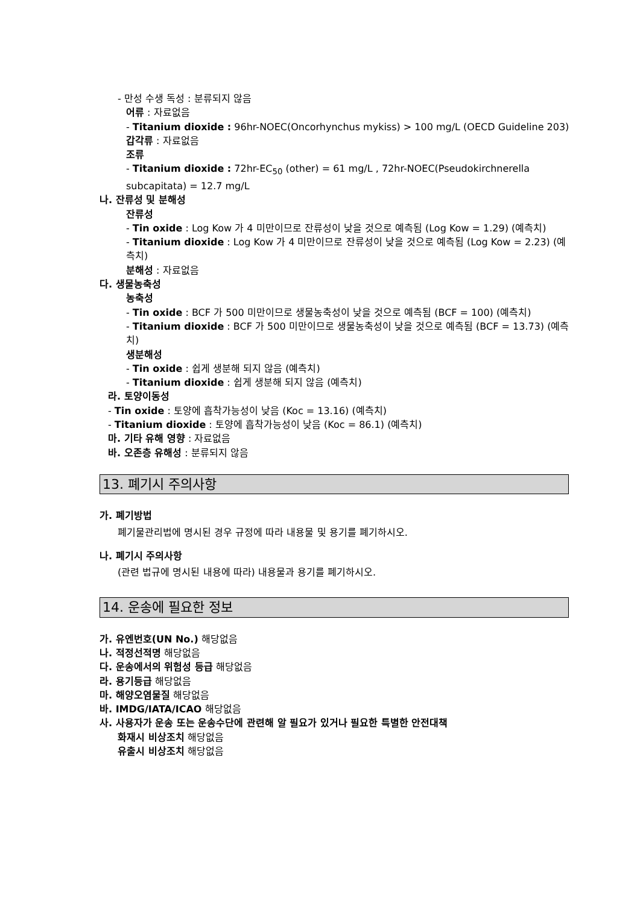- 만성 수생 독성 : 분류되지 않음
어류 : 자료없음
- Titanium dioxide : 96hr-NOEC(Oncorhynchus mykiss) > 100 mg/L (OECD Guideline 203)
갑각류 : 자료없음
조류
- Titanium dioxide : 72hr-EC<sub>50</sub> (other) = 61 mg/L , 72hr-NOEC(Pseudokirchnerella subcapitata) = 12.7 mg/L
나. 잔류성 및 분해성
잔류성
- Tin oxide : Log Kow 가 4 미만이므로 잔류성이 낮을 것으로 예측됨 (Log Kow = 1.29) (예측치)
- Titanium dioxide : Log Kow 가 4 미만이므로 잔류성이 낮을 것으로 예측됨 (Log Kow = 2.23) (예측치)
분해성 : 자료없음
다. 생물농축성
농축성
- Tin oxide : BCF 가 500 미만이므로 생물농축성이 낮을 것으로 예측됨 (BCF = 100) (예측치)
- Titanium dioxide : BCF 가 500 미만이므로 생물농축성이 낮을 것으로 예측됨 (BCF = 13.73) (예측치)
생분해성
- Tin oxide : 쉽게 생분해 되지 않음 (예측치)
- Titanium dioxide : 쉽게 생분해 되지 않음 (예측치)
라. 토양이동성
- Tin oxide : 토양에 흡착가능성이 낮음 (Koc = 13.16) (예측치)
- Titanium dioxide : 토양에 흡착가능성이 낮음 (Koc = 86.1) (예측치)
마. 기타 유해 영향 : 자료없음
바. 오존층 유해성 : 분류되지 않음
13. 폐기시 주의사항
가. 폐기방법
폐기물관리법에 명시된 경우 규정에 따라 내용물 및 용기를 폐기하시오.
나. 폐기시 주의사항
(관련 법규에 명시된 내용에 따라) 내용물과 용기를 폐기하시오.
14. 운송에 필요한 정보
가. 유엔번호(UN No.) 해당없음
나. 적정선적명 해당없음
다. 운송에서의 위험성 등급 해당없음
라. 용기등급 해당없음
마. 해양오염물질 해당없음
바. IMDG/IATA/ICAO 해당없음
사. 사용자가 운송 또는 운송수단에 관련해 알 필요가 있거나 필요한 특별한 안전대책
화재시 비상조치 해당없음
유출시 비상조치 해당없음